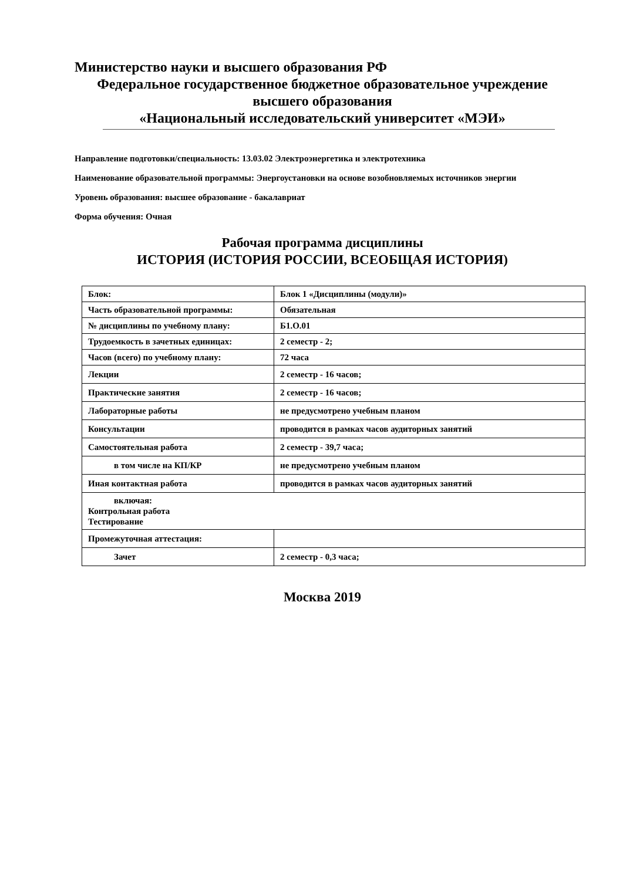Министерство науки и высшего образования РФ
Федеральное государственное бюджетное образовательное учреждение
высшего образования
«Национальный исследовательский университет «МЭИ»
Направление подготовки/специальность: 13.03.02 Электроэнергетика и электротехника
Наименование образовательной программы: Энергоустановки на основе возобновляемых источников энергии
Уровень образования: высшее образование - бакалавриат
Форма обучения: Очная
Рабочая программа дисциплины
ИСТОРИЯ (ИСТОРИЯ РОССИИ, ВСЕОБЩАЯ ИСТОРИЯ)
| Блок: | Блок 1 «Дисциплины (модули)» |
| Часть образовательной программы: | Обязательная |
| № дисциплины по учебному плану: | Б1.О.01 |
| Трудоемкость в зачетных единицах: | 2 семестр - 2; |
| Часов (всего) по учебному плану: | 72 часа |
| Лекции | 2 семестр - 16 часов; |
| Практические занятия | 2 семестр - 16 часов; |
| Лабораторные работы | не предусмотрено учебным планом |
| Консультации | проводится в рамках часов аудиторных занятий |
| Самостоятельная работа | 2 семестр - 39,7 часа; |
| в том числе на КП/КР | не предусмотрено учебным планом |
| Иная контактная работа | проводится в рамках часов аудиторных занятий |
| включая: Контрольная работа Тестирование | |
| Промежуточная аттестация: | |
| Зачет | 2 семестр - 0,3 часа; |
Москва 2019